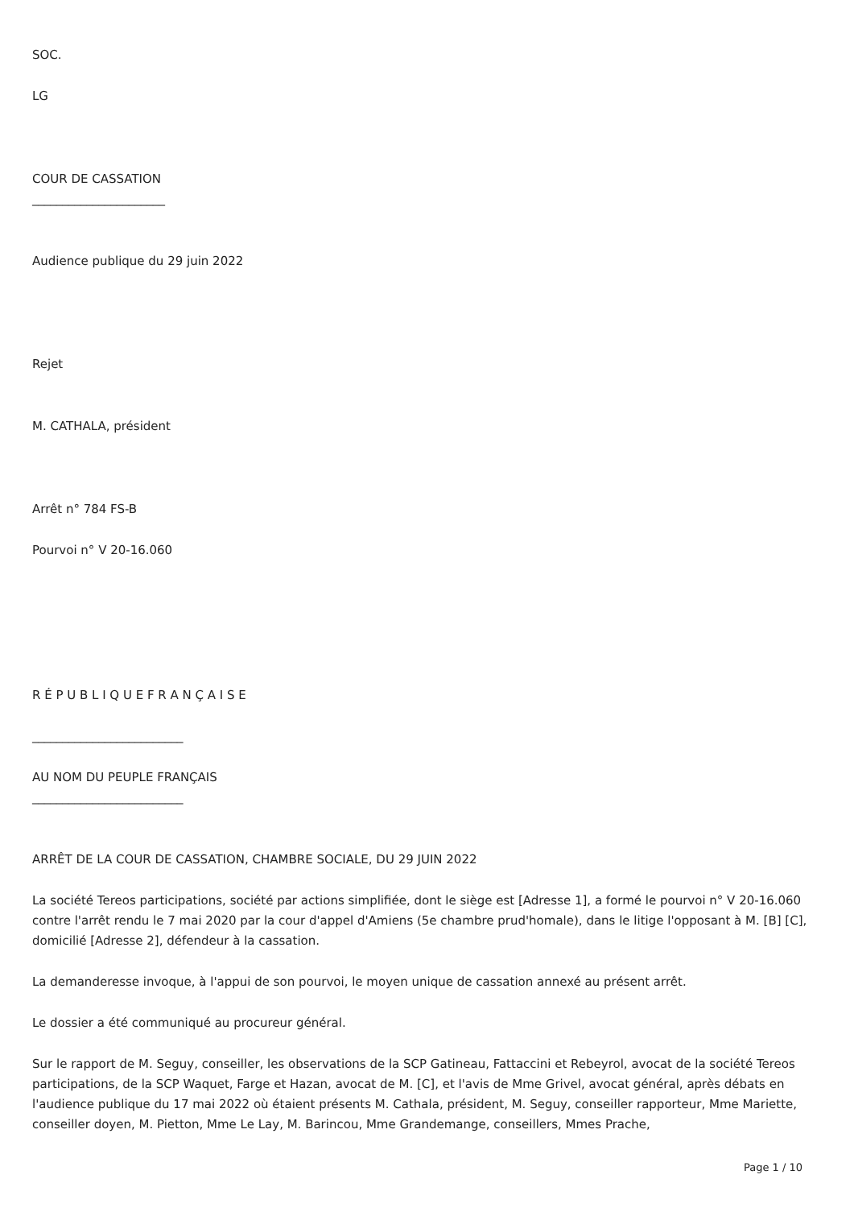SOC.
LG
COUR DE CASSATION
______________________
Audience publique du 29 juin 2022
Rejet
M. CATHALA, président
Arrêt n° 784 FS-B
Pourvoi n° V 20-16.060
R É P U B L I Q U E F R A N Ç A I S E
_________________________
AU NOM DU PEUPLE FRANÇAIS
_________________________
ARRÊT DE LA COUR DE CASSATION, CHAMBRE SOCIALE, DU 29 JUIN 2022
La société Tereos participations, société par actions simplifiée, dont le siège est [Adresse 1], a formé le pourvoi n° V 20-16.060 contre l'arrêt rendu le 7 mai 2020 par la cour d'appel d'Amiens (5e chambre prud'homale), dans le litige l'opposant à M. [B] [C], domicilié [Adresse 2], défendeur à la cassation.
La demanderesse invoque, à l'appui de son pourvoi, le moyen unique de cassation annexé au présent arrêt.
Le dossier a été communiqué au procureur général.
Sur le rapport de M. Seguy, conseiller, les observations de la SCP Gatineau, Fattaccini et Rebeyrol, avocat de la société Tereos participations, de la SCP Waquet, Farge et Hazan, avocat de M. [C], et l'avis de Mme Grivel, avocat général, après débats en l'audience publique du 17 mai 2022 où étaient présents M. Cathala, président, M. Seguy, conseiller rapporteur, Mme Mariette, conseiller doyen, M. Pietton, Mme Le Lay, M. Barincou, Mme Grandemange, conseillers, Mmes Prache,
Page 1 / 10